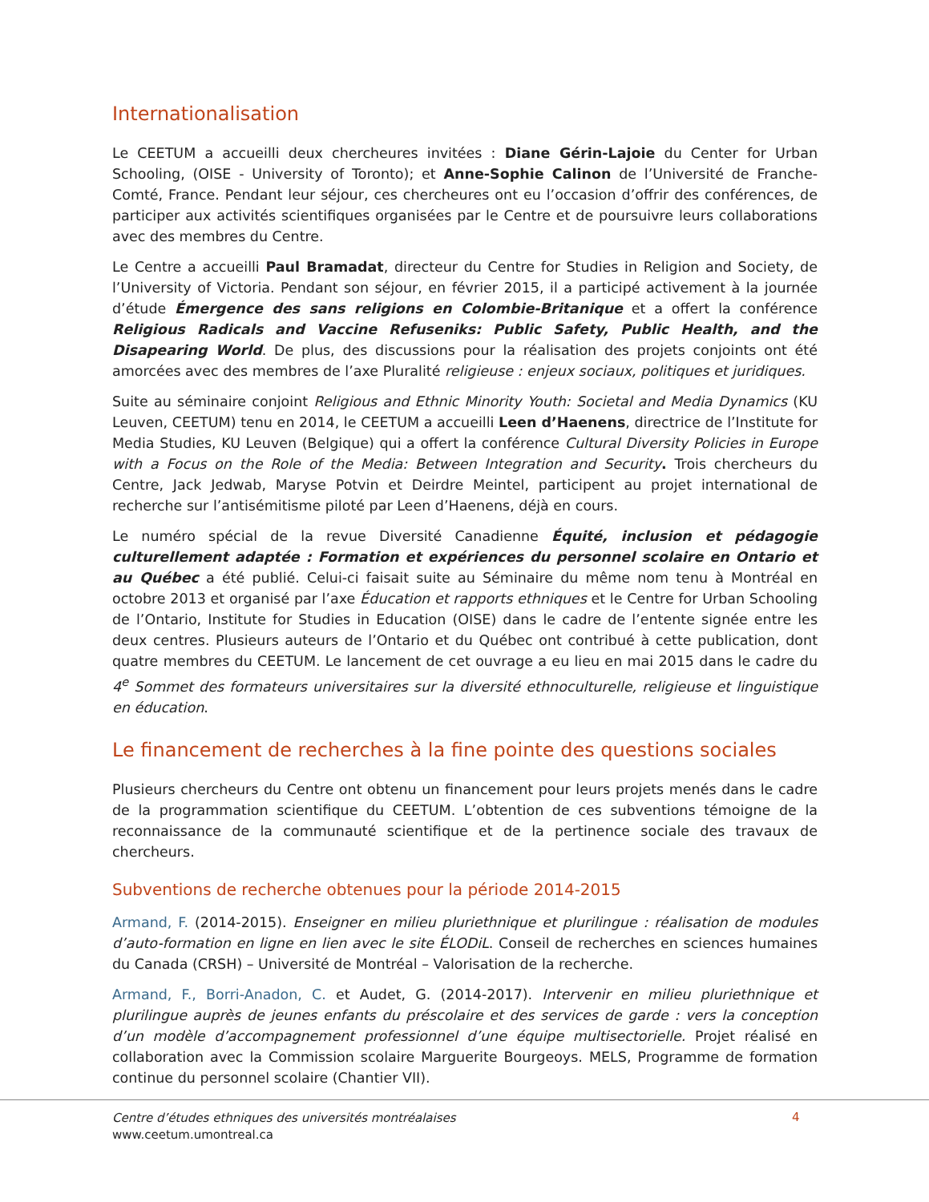Internationalisation
Le CEETUM a accueilli deux chercheures invitées : Diane Gérin-Lajoie du Center for Urban Schooling, (OISE - University of Toronto); et Anne-Sophie Calinon de l’Université de Franche-Comté, France. Pendant leur séjour, ces chercheures ont eu l’occasion d’offrir des conférences, de participer aux activités scientifiques organisées par le Centre et de poursuivre leurs collaborations avec des membres du Centre.
Le Centre a accueilli Paul Bramadat, directeur du Centre for Studies in Religion and Society, de l’University of Victoria. Pendant son séjour, en février 2015, il a participé activement à la journée d’étude Émergence des sans religions en Colombie-Britanique et a offert la conférence Religious Radicals and Vaccine Refuseniks: Public Safety, Public Health, and the Disapearing World. De plus, des discussions pour la réalisation des projets conjoints ont été amorcées avec des membres de l’axe Pluralité religieuse : enjeux sociaux, politiques et juridiques.
Suite au séminaire conjoint Religious and Ethnic Minority Youth: Societal and Media Dynamics (KU Leuven, CEETUM) tenu en 2014, le CEETUM a accueilli Leen d’Haenens, directrice de l’Institute for Media Studies, KU Leuven (Belgique) qui a offert la conférence Cultural Diversity Policies in Europe with a Focus on the Role of the Media: Between Integration and Security. Trois chercheurs du Centre, Jack Jedwab, Maryse Potvin et Deirdre Meintel, participent au projet international de recherche sur l’antisémitisme piloté par Leen d’Haenens, déjà en cours.
Le numéro spécial de la revue Diversité Canadienne Équité, inclusion et pédagogie culturellement adaptée : Formation et expériences du personnel scolaire en Ontario et au Québec a été publié. Celui-ci faisait suite au Séminaire du même nom tenu à Montréal en octobre 2013 et organisé par l’axe Éducation et rapports ethniques et le Centre for Urban Schooling de l’Ontario, Institute for Studies in Education (OISE) dans le cadre de l’entente signée entre les deux centres. Plusieurs auteurs de l’Ontario et du Québec ont contribué à cette publication, dont quatre membres du CEETUM. Le lancement de cet ouvrage a eu lieu en mai 2015 dans le cadre du 4<sup>e</sup> Sommet des formateurs universitaires sur la diversité ethnoculturelle, religieuse et linguistique en éducation.
Le financement de recherches à la fine pointe des questions sociales
Plusieurs chercheurs du Centre ont obtenu un financement pour leurs projets menés dans le cadre de la programmation scientifique du CEETUM. L’obtention de ces subventions témoigne de la reconnaissance de la communauté scientifique et de la pertinence sociale des travaux de chercheurs.
Subventions de recherche obtenues pour la période 2014-2015
Armand, F. (2014-2015). Enseigner en milieu pluriethnique et plurilingue : réalisation de modules d’auto-formation en ligne en lien avec le site ÉLODiL. Conseil de recherches en sciences humaines du Canada (CRSH) – Université de Montréal – Valorisation de la recherche.
Armand, F., Borri-Anadon, C. et Audet, G. (2014-2017). Intervenir en milieu pluriethnique et plurilingue auprès de jeunes enfants du préscolaire et des services de garde : vers la conception d’un modèle d’accompagnement professionnel d’une équipe multisectorielle. Projet réalisé en collaboration avec la Commission scolaire Marguerite Bourgeoys. MELS, Programme de formation continue du personnel scolaire (Chantier VII).
Centre d’études ethniques des universités montréalaises
www.ceetum.umontreal.ca
4